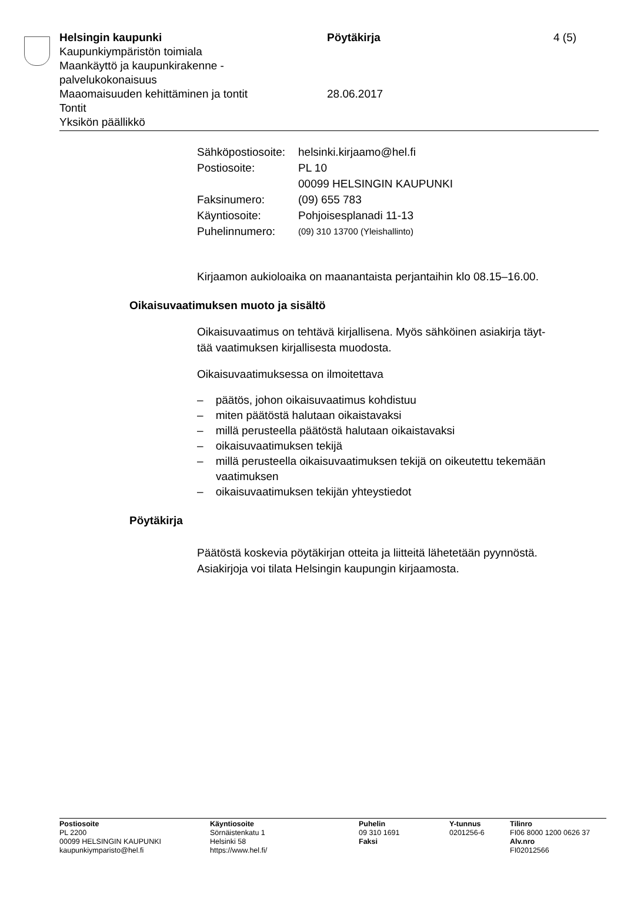Helsingin kaupunki Pöytäkirja 4 (5)
Kaupunkiympäristön toimiala
Maankäyttö ja kaupunkirakenne -
palvelukokonaisuus
Maaomaisuuden kehittäminen ja tontit 28.06.2017
Tontit
Yksikön päällikkö
| Sähköpostiosoite: | helsinki.kirjaamo@hel.fi |
| Postiosoite: | PL 10 00099 HELSINGIN KAUPUNKI |
| Faksinumero: | (09) 655 783 |
| Käyntiosoite: | Pohjoisesplanadi 11-13 |
| Puhelinnumero: | (09) 310 13700 (Yleishallinto) |
Kirjaamon aukioloaika on maanantaista perjantaihin klo 08.15–16.00.
Oikaisuvaatimuksen muoto ja sisältö
Oikaisuvaatimus on tehtävä kirjallisena. Myös sähköinen asiakirja täyt-
tää vaatimuksen kirjallisesta muodosta.
Oikaisuvaatimuksessa on ilmoitettava
– päätös, johon oikaisuvaatimus kohdistuu
– miten päätöstä halutaan oikaistavaksi
– millä perusteella päätöstä halutaan oikaistavaksi
– oikaisuvaatimuksen tekijä
– millä perusteella oikaisuvaatimuksen tekijä on oikeutettu tekemään vaatimuksen
– oikaisuvaatimuksen tekijän yhteystiedot
Pöytäkirja
Päätöstä koskevia pöytäkirjan otteita ja liitteitä lähetetään pyynnöstä.
Asiakirjoja voi tilata Helsingin kaupungin kirjaamosta.
Postiosoite
PL 2200
00099 HELSINGIN KAUPUNKI
kaupunkiymparisto@hel.fi
Käyntiosoite
Sörnäistenkatu 1
Helsinki 58
https://www.hel.fi/
Puhelin
09 310 1691
Faksi
Y-tunnus
0201256-6
Tilinro
FI06 8000 1200 0626 37
Alv.nro
FI02012566